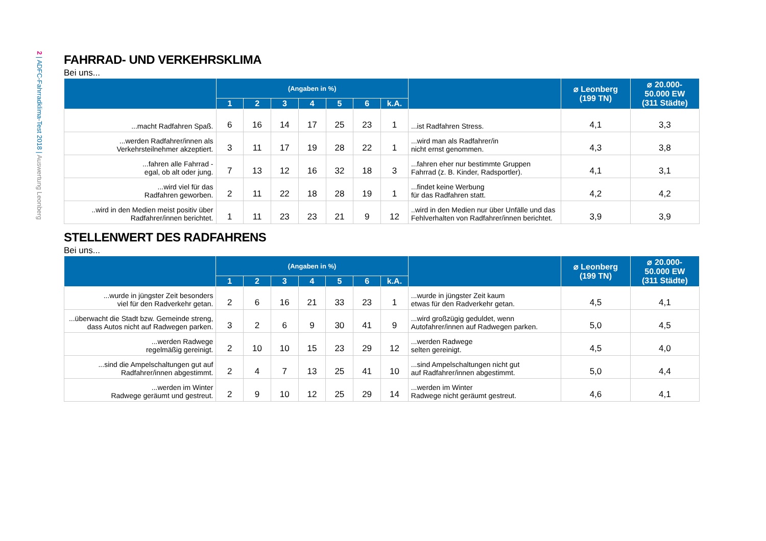2 | ADFC-Fahrradklima-Test 2018 | Auswertung Leonberg
FAHRRAD- UND VERKEHRSKLIMA
Bei uns...
| | (Angaben in %) | | | | | | | | ⌀ Leonberg (199 TN) | ⌀ 20.000- 50.000 EW (311 Städte) |
| --- | --- | --- | --- | --- | --- | --- | --- | --- | --- | --- |
| | 1 | 2 | 3 | 4 | 5 | 6 | k.A. | | | |
| ...macht Radfahren Spaß. | 6 | 16 | 14 | 17 | 25 | 23 | 1 | ...ist Radfahren Stress. | 4,1 | 3,3 |
| ...werden Radfahrer/innen als Verkehrsteilnehmer akzeptiert. | 3 | 11 | 17 | 19 | 28 | 22 | 1 | ...wird man als Radfahrer/in nicht ernst genommen. | 4,3 | 3,8 |
| ...fahren alle Fahrrad - egal, ob alt oder jung. | 7 | 13 | 12 | 16 | 32 | 18 | 3 | ...fahren eher nur bestimmte Gruppen Fahrrad (z. B. Kinder, Radsportler). | 4,1 | 3,1 |
| ...wird viel für das Radfahren geworben. | 2 | 11 | 22 | 18 | 28 | 19 | 1 | ...findet keine Werbung für das Radfahren statt. | 4,2 | 4,2 |
| ..wird in den Medien meist positiv über Radfahrer/innen berichtet. | 1 | 11 | 23 | 23 | 21 | 9 | 12 | ..wird in den Medien nur über Unfälle und das Fehlverhalten von Radfahrer/innen berichtet. | 3,9 | 3,9 |
STELLENWERT DES RADFAHRENS
Bei uns...
| | (Angaben in %) | | | | | | | | ⌀ Leonberg (199 TN) | ⌀ 20.000- 50.000 EW (311 Städte) |
| --- | --- | --- | --- | --- | --- | --- | --- | --- | --- | --- |
| | 1 | 2 | 3 | 4 | 5 | 6 | k.A. | | | |
| ...wurde in jüngster Zeit besonders viel für den Radverkehr getan. | 2 | 6 | 16 | 21 | 33 | 23 | 1 | ...wurde in jüngster Zeit kaum etwas für den Radverkehr getan. | 4,5 | 4,1 |
| ...überwacht die Stadt bzw. Gemeinde streng, dass Autos nicht auf Radwegen parken. | 3 | 2 | 6 | 9 | 30 | 41 | 9 | ...wird großzügig geduldet, wenn Autofahrer/innen auf Radwegen parken. | 5,0 | 4,5 |
| ...werden Radwege regelmäßig gereinigt. | 2 | 10 | 10 | 15 | 23 | 29 | 12 | ...werden Radwege selten gereinigt. | 4,5 | 4,0 |
| ...sind die Ampelschaltungen gut auf Radfahrer/innen abgestimmt. | 2 | 4 | 7 | 13 | 25 | 41 | 10 | ...sind Ampelschaltungen nicht gut auf Radfahrer/innen abgestimmt. | 5,0 | 4,4 |
| ...werden im Winter Radwege geräumt und gestreut. | 2 | 9 | 10 | 12 | 25 | 29 | 14 | ...werden im Winter Radwege nicht geräumt gestreut. | 4,6 | 4,1 |